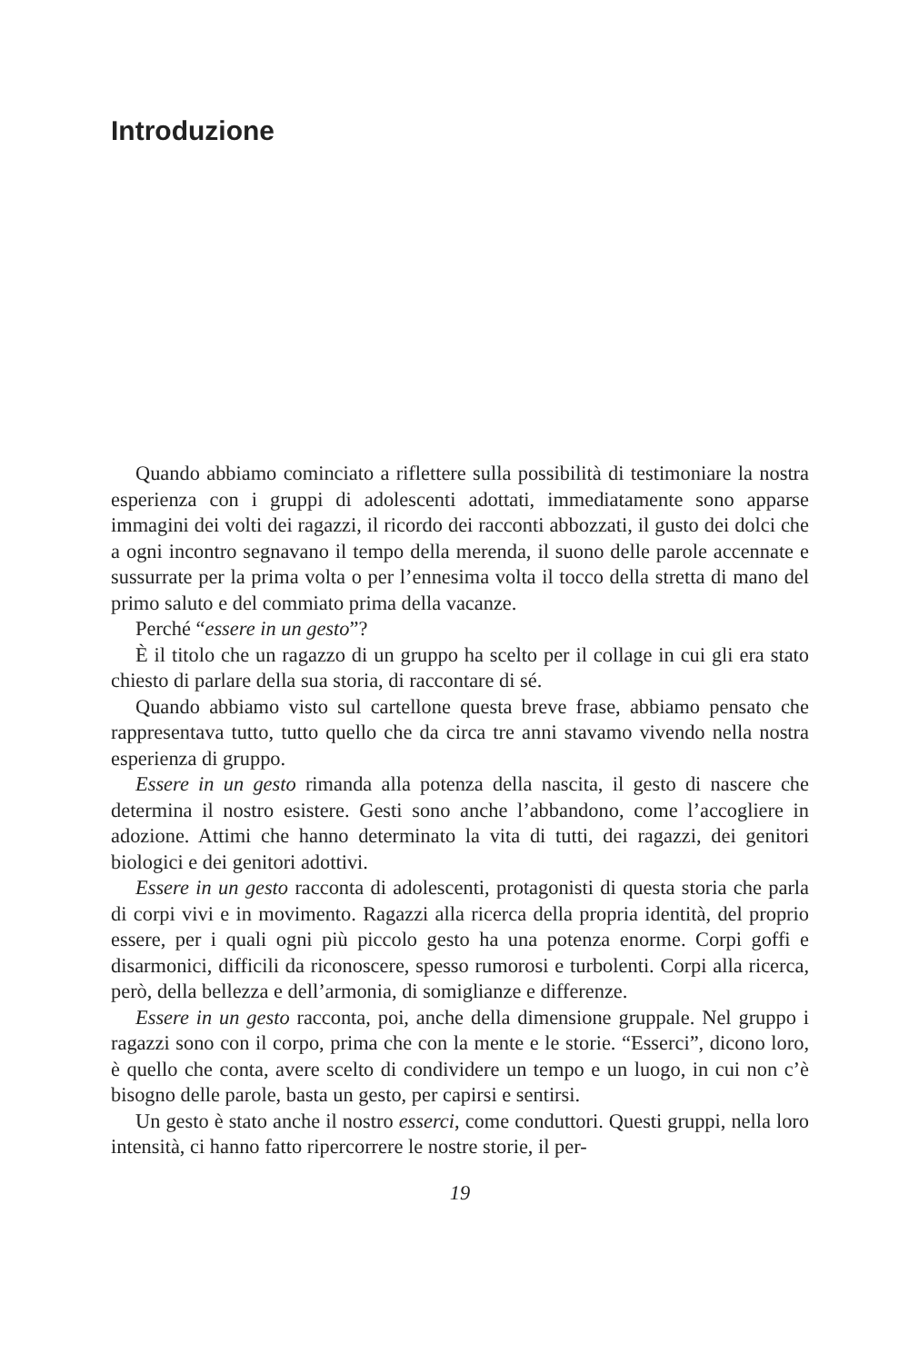Introduzione
Quando abbiamo cominciato a riflettere sulla possibilità di testimoniare la nostra esperienza con i gruppi di adolescenti adottati, immediatamente sono apparse immagini dei volti dei ragazzi, il ricordo dei racconti abbozzati, il gusto dei dolci che a ogni incontro segnavano il tempo della merenda, il suono delle parole accennate e sussurrate per la prima volta o per l’ennesima volta il tocco della stretta di mano del primo saluto e del commiato prima della vacanze.
Perché “essere in un gesto”?
È il titolo che un ragazzo di un gruppo ha scelto per il collage in cui gli era stato chiesto di parlare della sua storia, di raccontare di sé.
Quando abbiamo visto sul cartellone questa breve frase, abbiamo pensato che rappresentava tutto, tutto quello che da circa tre anni stavamo vivendo nella nostra esperienza di gruppo.
Essere in un gesto rimanda alla potenza della nascita, il gesto di nascere che determina il nostro esistere. Gesti sono anche l’abbandono, come l’accogliere in adozione. Attimi che hanno determinato la vita di tutti, dei ragazzi, dei genitori biologici e dei genitori adottivi.
Essere in un gesto racconta di adolescenti, protagonisti di questa storia che parla di corpi vivi e in movimento. Ragazzi alla ricerca della propria identità, del proprio essere, per i quali ogni più piccolo gesto ha una potenza enorme. Corpi goffi e disarmonici, difficili da riconoscere, spesso rumorosi e turbolenti. Corpi alla ricerca, però, della bellezza e dell’armonia, di somiglianze e differenze.
Essere in un gesto racconta, poi, anche della dimensione gruppale. Nel gruppo i ragazzi sono con il corpo, prima che con la mente e le storie. “Esserci”, dicono loro, è quello che conta, avere scelto di condividere un tempo e un luogo, in cui non c’è bisogno delle parole, basta un gesto, per capirsi e sentirsi.
Un gesto è stato anche il nostro esserci, come conduttori. Questi gruppi, nella loro intensità, ci hanno fatto ripercorrere le nostre storie, il per-
19